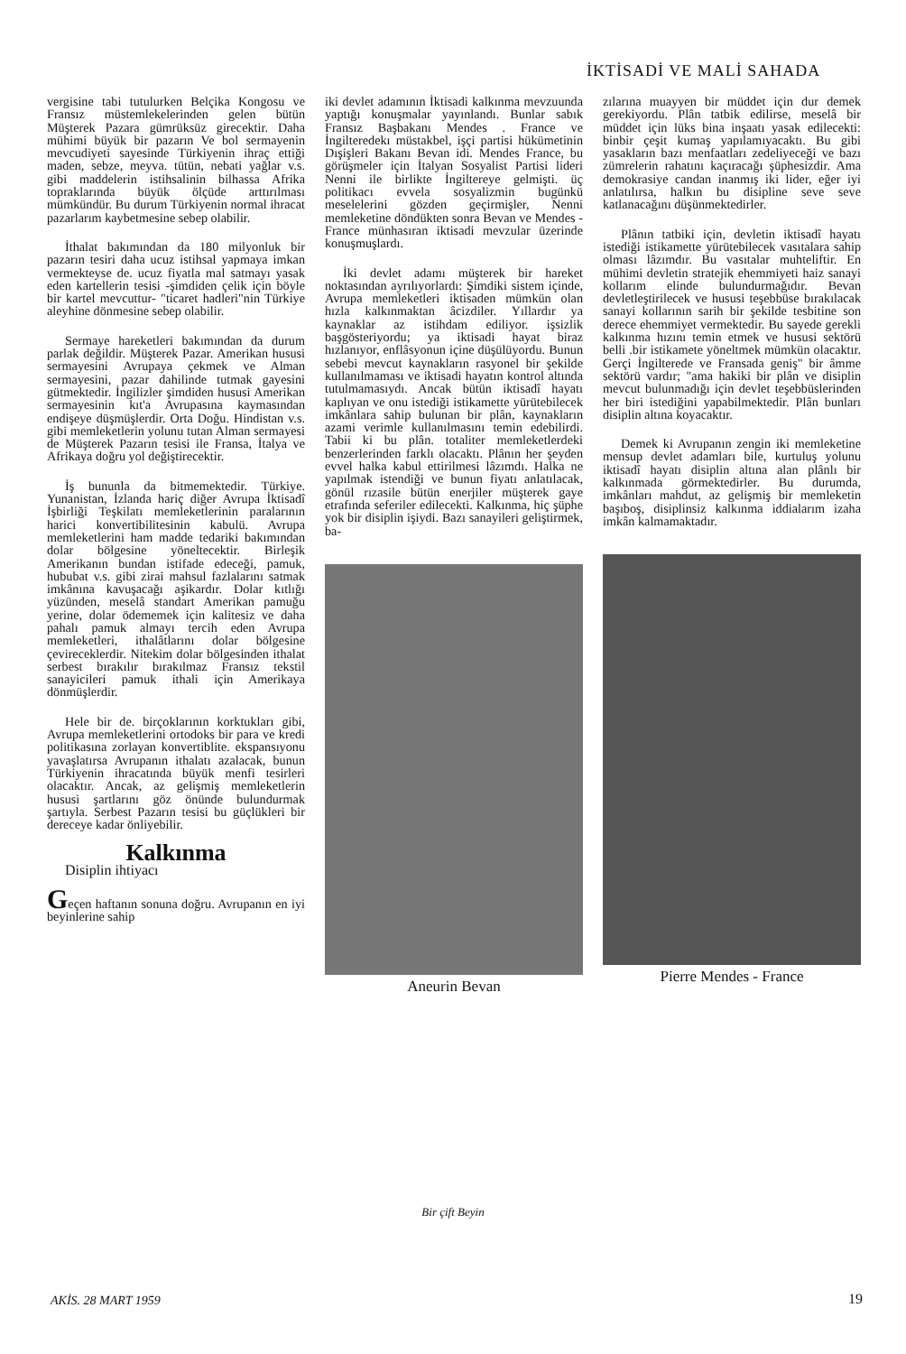İKTİSADİ VE MALİ SAHADA
vergisine tabi tutulurken Belçika Kongosu ve Fransız müstemlekelerinden gelen bütün Müşterek Pazara gümrüksüz girecektir. Daha mühimi büyük bir pazarın Ve bol sermayenin mevcudiyeti sayesinde Türkiyenin ihraç ettiği maden, sebze, meyva. tütün, nebati yağlar v.s. gibi maddelerin istihsalinin bilhassa Afrika topraklarında büyük ölçüde arttırılması mümkündür. Bu durum Türkiyenin normal ihracat pazarlarım kaybetmesine sebep olabilir.
İthalat bakımından da 180 milyonluk bir pazarın tesiri daha ucuz istihsal yapmaya imkan vermekteyse de. ucuz fiyatla mal satmayı yasak eden kartellerin tesisi -şimdiden çelik için böyle bir kartel mevcuttur- "ticaret hadleri"nin Türkiye aleyhine dönmesine sebep olabilir.
Sermaye hareketleri bakımından da durum parlak değildir. Müşterek Pazar. Amerikan hususi sermayesini Avrupaya çekmek ve Alman sermayesini, pazar dahilinde tutmak gayesini gütmektedir. İngilizler şimdiden hususi Amerikan sermayesinin kıt'a Avrupasına kaymasından endişeye düşmüşlerdir. Orta Doğu. Hindistan v.s. gibi memleketlerin yolunu tutan Alman sermayesi de Müşterek Pazarın tesisi ile Fransa, İtalya ve Afrikaya doğru yol değiştirecektir.
İş bununla da bitmemektedir. Türkiye. Yunanistan, İzlanda hariç diğer Avrupa İktisadî İşbirliği Teşkilatı memleketlerinin paralarının harici konvertibilitesinin kabulü. Avrupa memleketlerini ham madde tedariki bakımından dolar bölgesine yöneltecektir. Birleşik Amerikanın bundan istifade edeceği, pamuk, hububat v.s. gibi zirai mahsul fazlalarını satmak imkânına kavuşacağı aşikardır. Dolar kıtlığı yüzünden, meselâ standart Amerikan pamuğu yerine, dolar ödememek için kalitesiz ve daha pahalı pamuk almayı tercih eden Avrupa memleketleri, ithalâtlarını dolar bölgesine çevireceklerdir. Nitekim dolar bölgesinden ithalat serbest bırakılır bırakılmaz Fransız tekstil sanayicileri pamuk ithali için Amerikaya dönmüşlerdir.
Hele bir de. birçoklarının korktukları gibi, Avrupa memleketlerini ortodoks bir para ve kredi politikasına zorlayan konvertiblite. ekspansıyonu yavaşlatırsa Avrupanın ithalatı azalacak, bunun Türkiyenin ihracatında büyük menfi tesirleri olacaktır. Ancak, az gelişmiş memleketlerin hususi şartlarını göz önünde bulundurmak şartıyla. Serbest Pazarın tesisi bu güçlükleri bir dereceye kadar önliyebilir.
Kalkınma
Disiplin ihtiyacı
Geçen haftanın sonuna doğru. Avrupanın en iyi beyinlerine sahip
iki devlet adamının İktisadi kalkınma mevzuunda yaptığı konuşmalar yayınlandı. Bunlar sabık Fransız Başbakanı Mendes . France ve İngilteredekı müstakbel, işçi partisi hükümetinin Dışişleri Bakanı Bevan idi. Mendes France, bu görüşmeler için İtalyan Sosyalist Partisi lideri Nenni ile birlikte İngiltereye gelmişti. üç politikacı evvela sosyalizmin bugünkü meselelerini gözden geçirmişler, Nenni memleketine döndükten sonra Bevan ve Mendes - France münhasıran iktisadi mevzular üzerinde konuşmuşlardı.
İki devlet adamı müşterek bir hareket noktasından ayrılıyorlardı: Şimdiki sistem içinde, Avrupa memleketleri iktisaden mümkün olan hızla kalkınmaktan âcizdiler. Yıllardır ya kaynaklar az istihdam ediliyor. işsizlik başgösteriyordu; ya iktisadi hayat biraz hızlanıyor, enflâsyonun içine düşülüyordu. Bunun sebebi mevcut kaynakların rasyonel bir şekilde kullanılmaması ve iktisadi hayatın kontrol altında tutulmamasıydı. Ancak bütün iktisadî hayatı kaplıyan ve onu istediği istikamette yürütebilecek imkânlara sahip bulunan bir plân, kaynakların azami verimle kullanılmasını temin edebilirdi. Tabii ki bu plân. totaliter memleketlerdeki benzerlerinden farklı olacaktı. Plânın her şeyden evvel halka kabul ettirilmesi lâzımdı. Halka ne yapılmak istendiği ve bunun fiyatı anlatılacak, gönül rızasile bütün enerjiler müşterek gaye etrafında seferiler edilecekti. Kalkınma, hiç şüphe yok bir disiplin işiydi. Bazı sanayileri geliştirmek, ba-
Aneurin Bevan
zılarına muayyen bir müddet için dur demek gerekiyordu. Plân tatbik edilirse, meselâ bir müddet için lüks bina inşaatı yasak edilecekti: binbir çeşit kumaş yapılamıyacaktı. Bu gibi yasakların bazı menfaatları zedeliyeceği ve bazı zümrelerin rahatını kaçıracağı şüphesizdir. Ama demokrasiye candan inanmış iki lider, eğer iyi anlatılırsa, halkın bu disipline seve seve katlanacağını düşünmektedirler.
Plânın tatbiki için, devletin iktisadî hayatı istediği istikamette yürütebilecek vasıtalara sahip olması lâzımdır. Bu vasıtalar muhteliftir. En mühimi devletin stratejik ehemmiyeti haiz sanayi kollarım elinde bulundurmağıdır. Bevan devletleştirilecek ve hususi teşebbüse bırakılacak sanayi kollarının sarih bir şekilde tesbitine son derece ehemmiyet vermektedir. Bu sayede gerekli kalkınma hızını temin etmek ve hususi sektörü belli .bir istikamete yöneltmek mümkün olacaktır. Gerçi İngilterede ve Fransada geniş" bir âmme sektörü vardır; "ama hakiki bir plân ve disiplin mevcut bulunmadığı için devlet teşebbüslerinden her biri istediğini yapabilmektedir. Plân bunları disiplin altına koyacaktır.
Demek ki Avrupanın zengin iki memleketine mensup devlet adamları bile, kurtuluş yolunu iktisadî hayatı disiplin altına alan plânlı bir kalkınmada görmektedirler. Bu durumda, imkânları mahdut, az gelişmiş bir memleketin başıboş, disiplinsiz kalkınma iddialarım izaha imkân kalmamaktadır.
Pierre Mendes - France
Bir çift Beyin
AKİS. 28 MART 1959 19